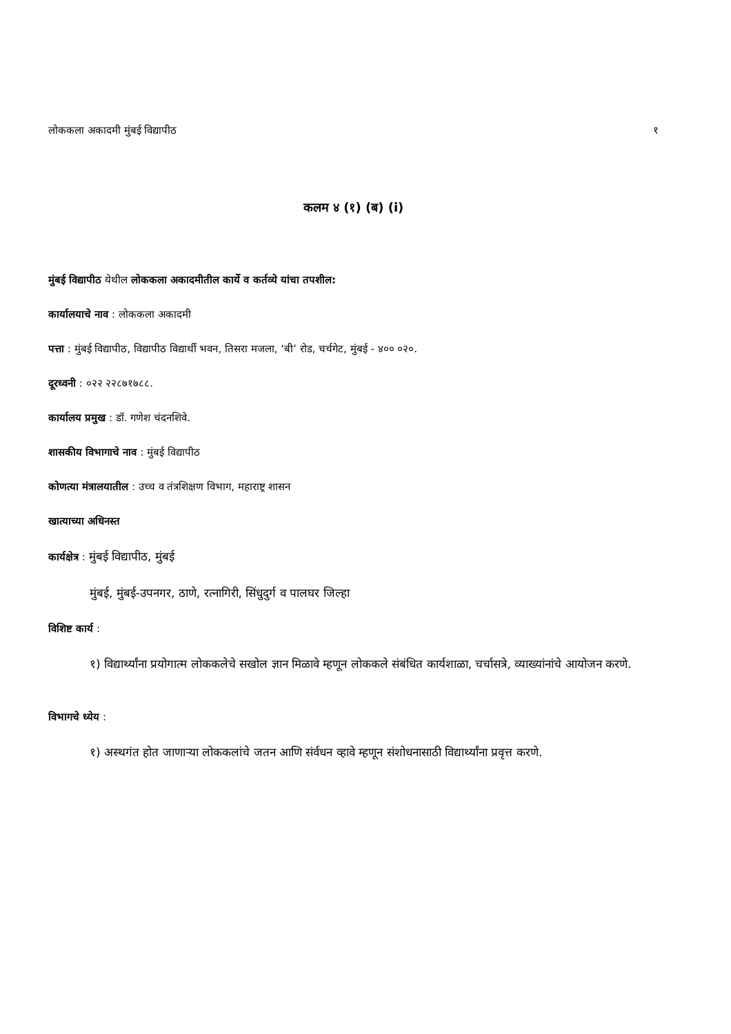लोककला अकादमी मुंबई विद्यापीठ १
कलम ४ (१) (ब) (i)
मुंबई विद्यापीठ येथील लोककला अकादमीतील कार्ये व कर्तव्ये यांचा तपशील:
कार्यालयाचे नाव : लोककला अकादमी
पत्ता : मुंबई विद्यापीठ, विद्यापीठ विद्यार्थी भवन, तिसरा मजला, ‘बी’ रोड, चर्चगेट, मुंबई - ४०० ०२०.
दूरध्वनी : ०२२ २२८७१७८८.
कार्यालय प्रमुख : डॉ. गणेश चंदनशिवे.
शासकीय विभागाचे नाव : मुंबई विद्यापीठ
कोणत्या मंत्रालयातील : उच्च व तंत्रशिक्षण विभाग, महाराष्ट्र शासन
खात्याच्या अधिनस्त
कार्यक्षेत्र : मुंबई विद्यापीठ, मुंबई
मुंबई, मुंबई-उपनगर, ठाणे, रत्नागिरी, सिंधुदुर्ग व पालघर जिल्हा
विशिष्ट कार्य :
१) विद्यार्थ्यांना प्रयोगात्म लोककलेचे सखोल ज्ञान मिळावे म्हणून लोककले संबंधित कार्यशाळा, चर्चासत्रे, व्याख्यांनांचे आयोजन करणे.
विभागचे ध्येय :
१) अस्थगंत होत जाणाऱ्या लोककलांचे जतन आणि संर्वधन व्हावे म्हणून संशोधनासाठी विद्यार्थ्यांना प्रवृत्त करणे.